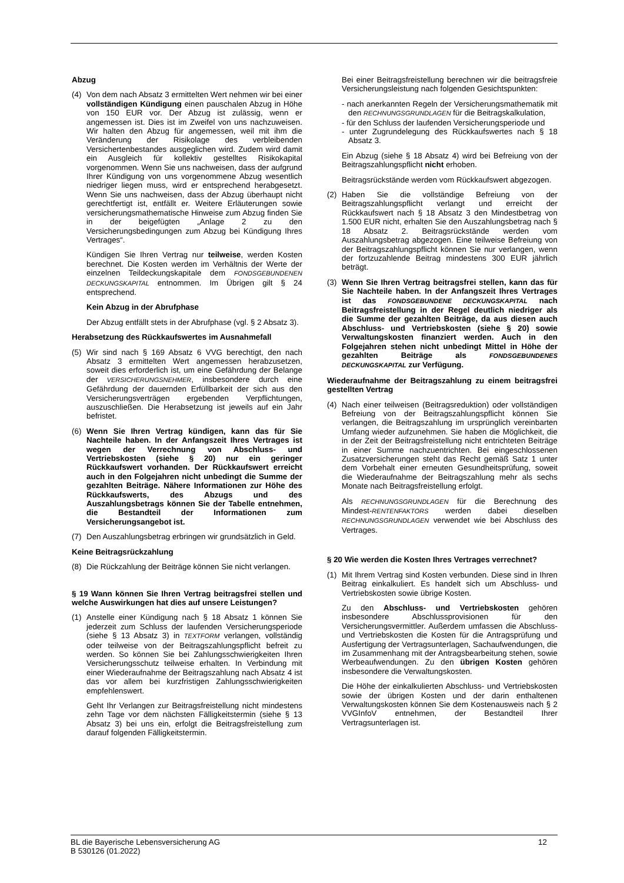Abzug
(4) Von dem nach Absatz 3 ermittelten Wert nehmen wir bei einer vollständigen Kündigung einen pauschalen Abzug in Höhe von 150 EUR vor. Der Abzug ist zulässig, wenn er angemessen ist. Dies ist im Zweifel von uns nachzuweisen. Wir halten den Abzug für angemessen, weil mit ihm die Veränderung der Risikolage des verbleibenden Versichertenbestandes ausgeglichen wird. Zudem wird damit ein Ausgleich für kollektiv gestelltes Risikokapital vorgenommen. Wenn Sie uns nachweisen, dass der aufgrund Ihrer Kündigung von uns vorgenommene Abzug wesentlich niedriger liegen muss, wird er entsprechend herabgesetzt. Wenn Sie uns nachweisen, dass der Abzug überhaupt nicht gerechtfertigt ist, entfällt er. Weitere Erläuterungen sowie versicherungsmathematische Hinweise zum Abzug finden Sie in der beigefügten „Anlage 2 zu den Versicherungsbedingungen zum Abzug bei Kündigung Ihres Vertrages“.
Kündigen Sie Ihren Vertrag nur teilweise, werden Kosten berechnet. Die Kosten werden im Verhältnis der Werte der einzelnen Teildeckungskapitale dem FONDSGEBUNDENEN DECKUNGSKAPITAL entnommen. Im Übrigen gilt § 24 entsprechend.
Kein Abzug in der Abrufphase
Der Abzug entfällt stets in der Abrufphase (vgl. § 2 Absatz 3).
Herabsetzung des Rückkaufswertes im Ausnahmefall
(5) Wir sind nach § 169 Absatz 6 VVG berechtigt, den nach Absatz 3 ermittelten Wert angemessen herabzusetzen, soweit dies erforderlich ist, um eine Gefährdung der Belange der VERSICHERUNGSNEHMER, insbesondere durch eine Gefährdung der dauernden Erfüllbarkeit der sich aus den Versicherungsverträgen ergebenden Verpflichtungen, auszuschließen. Die Herabsetzung ist jeweils auf ein Jahr befristet.
(6) Wenn Sie Ihren Vertrag kündigen, kann das für Sie Nachteile haben. In der Anfangszeit Ihres Vertrages ist wegen der Verrechnung von Abschluss- und Vertriebskosten (siehe § 20) nur ein geringer Rückkaufswert vorhanden. Der Rückkaufswert erreicht auch in den Folgejahren nicht unbedingt die Summe der gezahlten Beiträge. Nähere Informationen zur Höhe des Rückkaufswerts, des Abzugs und des Auszahlungsbetrags können Sie der Tabelle entnehmen, die Bestandteil der Informationen zum Versicherungsangebot ist.
(7) Den Auszahlungsbetrag erbringen wir grundsätzlich in Geld.
Keine Beitragsrückzahlung
(8) Die Rückzahlung der Beiträge können Sie nicht verlangen.
§ 19 Wann können Sie Ihren Vertrag beitragsfrei stellen und welche Auswirkungen hat dies auf unsere Leistungen?
(1) Anstelle einer Kündigung nach § 18 Absatz 1 können Sie jederzeit zum Schluss der laufenden Versicherungsperiode (siehe § 13 Absatz 3) in TEXTFORM verlangen, vollständig oder teilweise von der Beitragszahlungspflicht befreit zu werden. So können Sie bei Zahlungsschwierigkeiten Ihren Versicherungsschutz teilweise erhalten. In Verbindung mit einer Wiederaufnahme der Beitragszahlung nach Absatz 4 ist das vor allem bei kurzfristigen Zahlungsschwierigkeiten empfehlenswert.
Geht Ihr Verlangen zur Beitragsfreistellung nicht mindestens zehn Tage vor dem nächsten Fälligkeitstermin (siehe § 13 Absatz 3) bei uns ein, erfolgt die Beitragsfreistellung zum darauf folgenden Fälligkeitstermin.
Bei einer Beitragsfreistellung berechnen wir die beitragsfreie Versicherungsleistung nach folgenden Gesichtspunkten:
- nach anerkannten Regeln der Versicherungsmathematik mit den RECHNUNGSGRUNDLAGEN für die Beitragskalkulation,
- für den Schluss der laufenden Versicherungsperiode und
- unter Zugrundelegung des Rückkaufswertes nach § 18 Absatz 3.
Ein Abzug (siehe § 18 Absatz 4) wird bei Befreiung von der Beitragszahlungspflicht nicht erhoben.
Beitragsrückstände werden vom Rückkaufswert abgezogen.
(2) Haben Sie die vollständige Befreiung von der Beitragszahlungspflicht verlangt und erreicht der Rückkaufswert nach § 18 Absatz 3 den Mindestbetrag von 1.500 EUR nicht, erhalten Sie den Auszahlungsbetrag nach § 18 Absatz 2. Beitragsrückstände werden vom Auszahlungsbetrag abgezogen. Eine teilweise Befreiung von der Beitragszahlungspflicht können Sie nur verlangen, wenn der fortzuzahlende Beitrag mindestens 300 EUR jährlich beträgt.
(3) Wenn Sie Ihren Vertrag beitragsfrei stellen, kann das für Sie Nachteile haben. In der Anfangszeit Ihres Vertrages ist das FONDSGEBUNDENE DECKUNGSKAPITAL nach Beitragsfreistellung in der Regel deutlich niedriger als die Summe der gezahlten Beiträge, da aus diesen auch Abschluss- und Vertriebskosten (siehe § 20) sowie Verwaltungskosten finanziert werden. Auch in den Folgejahren stehen nicht unbedingt Mittel in Höhe der gezahlten Beiträge als FONDSGEBUNDENES DECKUNGSKAPITAL zur Verfügung.
Wiederaufnahme der Beitragszahlung zu einem beitragsfrei gestellten Vertrag
(4) Nach einer teilweisen (Beitragsreduktion) oder vollständigen Befreiung von der Beitragszahlungspflicht können Sie verlangen, die Beitragszahlung im ursprünglich vereinbarten Umfang wieder aufzunehmen. Sie haben die Möglichkeit, die in der Zeit der Beitragsfreistellung nicht entrichteten Beiträge in einer Summe nachzuentrichten. Bei eingeschlossenen Zusatzversicherungen steht das Recht gemäß Satz 1 unter dem Vorbehalt einer erneuten Gesundheitsprüfung, soweit die Wiederaufnahme der Beitragszahlung mehr als sechs Monate nach Beitragsfreistellung erfolgt.
Als RECHNUNGSGRUNDLAGEN für die Berechnung des Mindest-RENTENFAKTORS werden dabei dieselben RECHNUNGSGRUNDLAGEN verwendet wie bei Abschluss des Vertrages.
§ 20 Wie werden die Kosten Ihres Vertrages verrechnet?
(1) Mit Ihrem Vertrag sind Kosten verbunden. Diese sind in Ihren Beitrag einkalkuliert. Es handelt sich um Abschluss- und Vertriebskosten sowie übrige Kosten.
Zu den Abschluss- und Vertriebskosten gehören insbesondere Abschlussprovisionen für den Versicherungsvermittler. Außerdem umfassen die Abschluss- und Vertriebskosten die Kosten für die Antragsprüfung und Ausfertigung der Vertragsunterlagen, Sachaufwendungen, die im Zusammenhang mit der Antragsbearbeitung stehen, sowie Werbeaufwendungen. Zu den übrigen Kosten gehören insbesondere die Verwaltungskosten.
Die Höhe der einkalkulierten Abschluss- und Vertriebskosten sowie der übrigen Kosten und der darin enthaltenen Verwaltungskosten können Sie dem Kostenausweis nach § 2 VVGInfoV entnehmen, der Bestandteil Ihrer Vertragsunterlagen ist.
BL die Bayerische Lebensversicherung AG
B 530126 (01.2022)
12